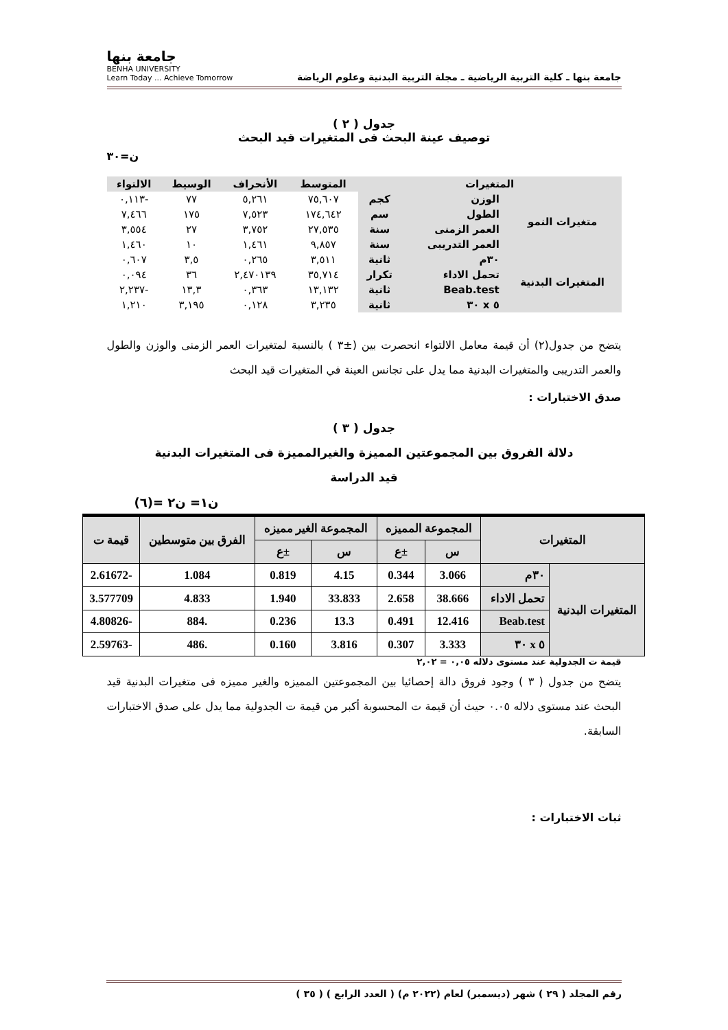جامعة بنها ـ كلية التربية الرياضية ـ مجلة التربية البدنية وعلوم الرياضة
جامعة بنها
BENHA UNIVERSITY
Learn Today ... Achieve Tomorrow
جدول ( ٢ )
توصيف عينة البحث فى المتغيرات قيد البحث
ن=٣٠
| المتغيرات | | | المتوسط | الأنحراف | الوسيط | الالتواء |
| --- | --- | --- | --- | --- | --- | --- |
| متغيرات النمو | الوزن | كجم | ٧٥,٦٠٧ | ٥,٢٦١ | ٧٧ | -٠,١١٣ |
| | الطول | سم | ١٧٤,٦٤٢ | ٧,٥٢٣ | ١٧٥ | ٧,٤٦٦ |
| | العمر الزمنى | سنة | ٢٧,٥٣٥ | ٣,٧٥٢ | ٢٧ | ٣,٥٥٤ |
| | العمر التدريبى | سنة | ٩,٨٥٧ | ١,٤٦١ | ١٠ | ١,٤٦٠ |
| المتغيرات البدنية | ٣٠م | ثانية | ٣,٥١١ | ٠,٢٦٥ | ٣,٥ | ٠,٦٠٧ |
| | تحمل الاداء | تكرار | ٣٥,٧١٤ | ٢,٤٧٠١٣٩ | ٣٦ | ٠,٠٩٤ |
| | Beab.test | ثانية | ١٣,١٣٢ | ٠,٣٦٣ | ١٣,٣ | -٢,٢٣٧ |
| | ٥ x ٣٠ | ثانية | ٣,٢٣٥ | ٠,١٢٨ | ٣,١٩٥ | ١,٢١٠ |
يتضح من جدول(٢) أن قيمة معامل الالتواء انحصرت بين (±٣ ) بالنسبة لمتغيرات العمر الزمنى والوزن والطول والعمر التدريبى والمتغيرات البدنية مما يدل على تجانس العينة في المتغيرات قيد البحث
صدق الاختبارات :
جدول ( ٣ )
دلالة الفروق بين المجموعتين المميزة والغيرالمميزة فى المتغيرات البدنية
قيد الدراسة
ن١= ن٢ =(٦)
| المتغيرات | | المجموعة المميزه | | المجموعة الغير مميزه | | الفرق بين متوسطين | قيمة ت |
| --- | --- | --- | --- | --- | --- | --- | --- |
| | | س | ±ع | س | ±ع | | |
| المتغيرات البدنية | ٣٠م | 3.066 | 0.344 | 4.15 | 0.819 | 1.084 | -2.61672 |
| | تحمل الاداء | 38.666 | 2.658 | 33.833 | 1.940 | 4.833 | 3.577709 |
| | Beab.test | 12.416 | 0.491 | 13.3 | 0.236 | .884 | -4.80826 |
| | ٥ x ٣٠ | 3.333 | 0.307 | 3.816 | 0.160 | .486 | -2.59763 |
قيمة ت الجدولية عند مستوى دلاله ٠,٠٥ = ٢,٠٢
يتضح من جدول ( ٣ ) وجود فروق دالة إحصائيا بين المجموعتين المميزه والغير مميزه فى متغيرات البدنية قيد البحث عند مستوى دلاله ٠.٠٥ حيث أن قيمة ت المحسوبة أكبر من قيمة ت الجدولية مما يدل على صدق الاختبارات السابقة.
ثبات الاختبارات :
رقم المجلد ( ٢٩ ) شهر (ديسمبر) لعام (٢٠٢٢ م) ( العدد الرابع ) ( ٣٥ )